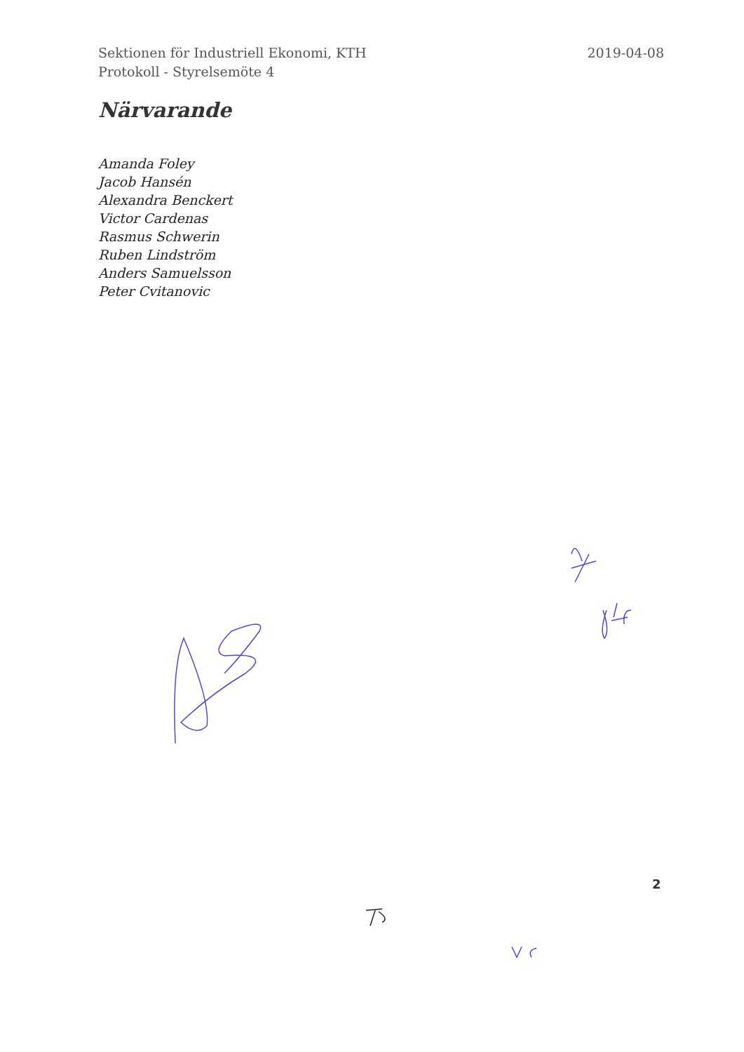Sektionen för Industriell Ekonomi, KTH
Protokoll - Styrelsemöte 4
2019-04-08
Närvarande
Amanda Foley
Jacob Hansén
Alexandra Benckert
Victor Cardenas
Rasmus Schwerin
Ruben Lindström
Anders Samuelsson
Peter Cvitanovic
2